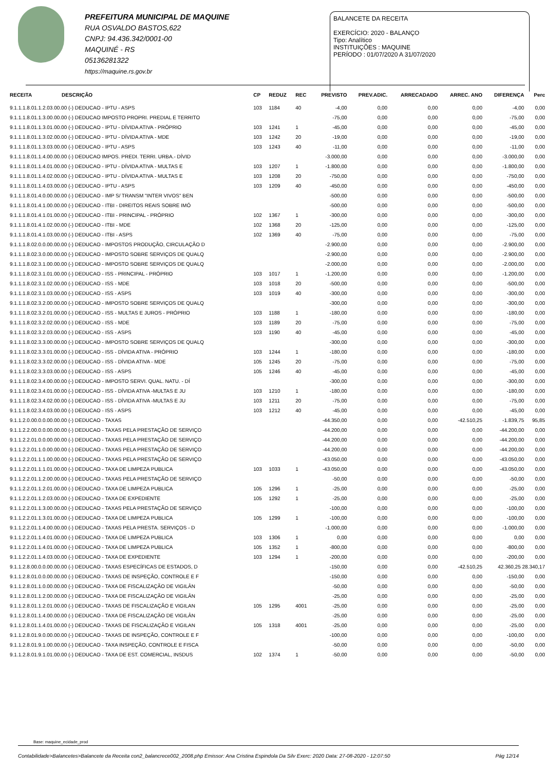PREFEITURA MUNICIPAL DE MAQUINE
RUA OSVALDO BASTOS,622
CNPJ: 94.436.342/0001-00
MAQUINÉ - RS
05136281322
https://maquine.rs.gov.br
BALANCETE DA RECEITA
EXERCÍCIO: 2020 - BALANÇO
Tipo: Analítico
INSTITUIÇÕES : MAQUINE
PERÍODO : 01/07/2020 A 31/07/2020
| RECEITA DESCRIÇÃO | CP | REDUZ | REC | PREVISTO | PREV.ADIC. | ARRECADADO | ARREC. ANO | DIFERENÇA | Perc |
| --- | --- | --- | --- | --- | --- | --- | --- | --- | --- |
| 9.1.1.1.8.01.1.2.03.00.00 (-) DEDUCAO - IPTU - ASPS | 103 | 1184 | 40 | -4,00 | 0,00 | 0,00 | 0,00 | -4,00 | 0,00 |
| 9.1.1.1.8.01.1.3.00.00.00 (-) DEDUCAO IMPOSTO PROPRI. PREDIAL E TERRITO | | | | -75,00 | 0,00 | 0,00 | 0,00 | -75,00 | 0,00 |
| 9.1.1.1.8.01.1.3.01.00.00 (-) DEDUCAO - IPTU - DÍVIDA ATIVA - PRÓPRIO | 103 | 1241 | 1 | -45,00 | 0,00 | 0,00 | 0,00 | -45,00 | 0,00 |
| 9.1.1.1.8.01.1.3.02.00.00 (-) DEDUCAO - IPTU - DÍVIDA ATIVA - MDE | 103 | 1242 | 20 | -19,00 | 0,00 | 0,00 | 0,00 | -19,00 | 0,00 |
| 9.1.1.1.8.01.1.3.03.00.00 (-) DEDUCAO - IPTU - ASPS | 103 | 1243 | 40 | -11,00 | 0,00 | 0,00 | 0,00 | -11,00 | 0,00 |
| 9.1.1.1.8.01.1.4.00.00.00 (-) DEDUCAO IMPOS. PREDI. TERRI. URBA.- DÍVID | | | | -3.000,00 | 0,00 | 0,00 | 0,00 | -3.000,00 | 0,00 |
| 9.1.1.1.8.01.1.4.01.00.00 (-) DEDUCAO - IPTU - DÍVIDA ATIVA - MULTAS E | 103 | 1207 | 1 | -1.800,00 | 0,00 | 0,00 | 0,00 | -1.800,00 | 0,00 |
| 9.1.1.1.8.01.1.4.02.00.00 (-) DEDUCAO - IPTU - DÍVIDA ATIVA - MULTAS E | 103 | 1208 | 20 | -750,00 | 0,00 | 0,00 | 0,00 | -750,00 | 0,00 |
| 9.1.1.1.8.01.1.4.03.00.00 (-) DEDUCAO - IPTU - ASPS | 103 | 1209 | 40 | -450,00 | 0,00 | 0,00 | 0,00 | -450,00 | 0,00 |
| 9.1.1.1.8.01.4.0.00.00.00 (-) DEDUCAO - IMP S/ TRANSM "INTER VIVOS" BEN | | | | -500,00 | 0,00 | 0,00 | 0,00 | -500,00 | 0,00 |
| 9.1.1.1.8.01.4.1.00.00.00 (-) DEDUCAO - ITBI - DIREITOS REAIS SOBRE IMÓ | | | | -500,00 | 0,00 | 0,00 | 0,00 | -500,00 | 0,00 |
| 9.1.1.1.8.01.4.1.01.00.00 (-) DEDUCAO - ITBI - PRINCIPAL - PRÓPRIO | 102 | 1367 | 1 | -300,00 | 0,00 | 0,00 | 0,00 | -300,00 | 0,00 |
| 9.1.1.1.8.01.4.1.02.00.00 (-) DEDUCAO - ITBI - MDE | 102 | 1368 | 20 | -125,00 | 0,00 | 0,00 | 0,00 | -125,00 | 0,00 |
| 9.1.1.1.8.01.4.1.03.00.00 (-) DEDUCAO - ITBI - ASPS | 102 | 1369 | 40 | -75,00 | 0,00 | 0,00 | 0,00 | -75,00 | 0,00 |
| 9.1.1.1.8.02.0.0.00.00.00 (-) DEDUCAO - IMPOSTOS PRODUÇÃO, CIRCULAÇÃO D | | | | -2.900,00 | 0,00 | 0,00 | 0,00 | -2.900,00 | 0,00 |
| 9.1.1.1.8.02.3.0.00.00.00 (-) DEDUCAO - IMPOSTO SOBRE SERVIÇOS DE QUALQ | | | | -2.900,00 | 0,00 | 0,00 | 0,00 | -2.900,00 | 0,00 |
| 9.1.1.1.8.02.3.1.00.00.00 (-) DEDUCAO - IMPOSTO SOBRE SERVIÇOS DE QUALQ | | | | -2.000,00 | 0,00 | 0,00 | 0,00 | -2.000,00 | 0,00 |
| 9.1.1.1.8.02.3.1.01.00.00 (-) DEDUCAO - ISS - PRINCIPAL - PRÓPRIO | 103 | 1017 | 1 | -1.200,00 | 0,00 | 0,00 | 0,00 | -1.200,00 | 0,00 |
| 9.1.1.1.8.02.3.1.02.00.00 (-) DEDUCAO - ISS - MDE | 103 | 1018 | 20 | -500,00 | 0,00 | 0,00 | 0,00 | -500,00 | 0,00 |
| 9.1.1.1.8.02.3.1.03.00.00 (-) DEDUCAO - ISS - ASPS | 103 | 1019 | 40 | -300,00 | 0,00 | 0,00 | 0,00 | -300,00 | 0,00 |
| 9.1.1.1.8.02.3.2.00.00.00 (-) DEDUCAO - IMPOSTO SOBRE SERVIÇOS DE QUALQ | | | | -300,00 | 0,00 | 0,00 | 0,00 | -300,00 | 0,00 |
| 9.1.1.1.8.02.3.2.01.00.00 (-) DEDUCAO - ISS - MULTAS E JUROS - PRÓPRIO | 103 | 1188 | 1 | -180,00 | 0,00 | 0,00 | 0,00 | -180,00 | 0,00 |
| 9.1.1.1.8.02.3.2.02.00.00 (-) DEDUCAO - ISS - MDE | 103 | 1189 | 20 | -75,00 | 0,00 | 0,00 | 0,00 | -75,00 | 0,00 |
| 9.1.1.1.8.02.3.2.03.00.00 (-) DEDUCAO - ISS - ASPS | 103 | 1190 | 40 | -45,00 | 0,00 | 0,00 | 0,00 | -45,00 | 0,00 |
| 9.1.1.1.8.02.3.3.00.00.00 (-) DEDUCAO - IMPOSTO SOBRE SERVIÇOS DE QUALQ | | | | -300,00 | 0,00 | 0,00 | 0,00 | -300,00 | 0,00 |
| 9.1.1.1.8.02.3.3.01.00.00 (-) DEDUCAO - ISS - DÍVIDA ATIVA - PRÓPRIO | 103 | 1244 | 1 | -180,00 | 0,00 | 0,00 | 0,00 | -180,00 | 0,00 |
| 9.1.1.1.8.02.3.3.02.00.00 (-) DEDUCAO - ISS - DÍVIDA ATIVA - MDE | 105 | 1245 | 20 | -75,00 | 0,00 | 0,00 | 0,00 | -75,00 | 0,00 |
| 9.1.1.1.8.02.3.3.03.00.00 (-) DEDUCAO - ISS - ASPS | 105 | 1246 | 40 | -45,00 | 0,00 | 0,00 | 0,00 | -45,00 | 0,00 |
| 9.1.1.1.8.02.3.4.00.00.00 (-) DEDUCAO - IMPOSTO SERVI. QUAL. NATU. - DÍ | | | | -300,00 | 0,00 | 0,00 | 0,00 | -300,00 | 0,00 |
| 9.1.1.1.8.02.3.4.01.00.00 (-) DEDUCAO - ISS - DÍVIDA ATIVA -MULTAS E JU | 103 | 1210 | 1 | -180,00 | 0,00 | 0,00 | 0,00 | -180,00 | 0,00 |
| 9.1.1.1.8.02.3.4.02.00.00 (-) DEDUCAO - ISS - DÍVIDA ATIVA -MULTAS E JU | 103 | 1211 | 20 | -75,00 | 0,00 | 0,00 | 0,00 | -75,00 | 0,00 |
| 9.1.1.1.8.02.3.4.03.00.00 (-) DEDUCAO - ISS - ASPS | 103 | 1212 | 40 | -45,00 | 0,00 | 0,00 | 0,00 | -45,00 | 0,00 |
| 9.1.1.2.0.00.0.0.00.00.00 (-) DEDUCAO - TAXAS | | | | -44.350,00 | 0,00 | 0,00 | -42.510,25 | -1.839,75 | 95,85 |
| 9.1.1.2.2.00.0.0.00.00.00 (-) DEDUCAO - TAXAS PELA PRESTAÇÃO DE SERVIÇO | | | | -44.200,00 | 0,00 | 0,00 | 0,00 | -44.200,00 | 0,00 |
| 9.1.1.2.2.01.0.0.00.00.00 (-) DEDUCAO - TAXAS PELA PRESTAÇÃO DE SERVIÇO | | | | -44.200,00 | 0,00 | 0,00 | 0,00 | -44.200,00 | 0,00 |
| 9.1.1.2.2.01.1.0.00.00.00 (-) DEDUCAO - TAXAS PELA PRESTAÇÃO DE SERVIÇO | | | | -44.200,00 | 0,00 | 0,00 | 0,00 | -44.200,00 | 0,00 |
| 9.1.1.2.2.01.1.1.00.00.00 (-) DEDUCAO - TAXAS PELA PRESTAÇÃO DE SERVIÇO | | | | -43.050,00 | 0,00 | 0,00 | 0,00 | -43.050,00 | 0,00 |
| 9.1.1.2.2.01.1.1.01.00.00 (-) DEDUCAO - TAXA DE LIMPEZA PUBLICA | 103 | 1033 | 1 | -43.050,00 | 0,00 | 0,00 | 0,00 | -43.050,00 | 0,00 |
| 9.1.1.2.2.01.1.2.00.00.00 (-) DEDUCAO - TAXAS PELA PRESTAÇÃO DE SERVIÇO | | | | -50,00 | 0,00 | 0,00 | 0,00 | -50,00 | 0,00 |
| 9.1.1.2.2.01.1.2.01.00.00 (-) DEDUCAO - TAXA DE LIMPEZA PUBLICA | 105 | 1296 | 1 | -25,00 | 0,00 | 0,00 | 0,00 | -25,00 | 0,00 |
| 9.1.1.2.2.01.1.2.03.00.00 (-) DEDUCAO - TAXA DE EXPEDIENTE | 105 | 1292 | 1 | -25,00 | 0,00 | 0,00 | 0,00 | -25,00 | 0,00 |
| 9.1.1.2.2.01.1.3.00.00.00 (-) DEDUCAO - TAXAS PELA PRESTAÇÃO DE SERVIÇO | | | | -100,00 | 0,00 | 0,00 | 0,00 | -100,00 | 0,00 |
| 9.1.1.2.2.01.1.3.01.00.00 (-) DEDUCAO - TAXA DE LIMPEZA PUBLICA | 105 | 1299 | 1 | -100,00 | 0,00 | 0,00 | 0,00 | -100,00 | 0,00 |
| 9.1.1.2.2.01.1.4.00.00.00 (-) DEDUCAO - TAXAS PELA PRESTA. SERVIÇOS - D | | | | -1.000,00 | 0,00 | 0,00 | 0,00 | -1.000,00 | 0,00 |
| 9.1.1.2.2.01.1.4.01.00.00 (-) DEDUCAO - TAXA DE LIMPEZA PUBLICA | 103 | 1306 | 1 | 0,00 | 0,00 | 0,00 | 0,00 | 0,00 | 0,00 |
| 9.1.1.2.2.01.1.4.01.00.00 (-) DEDUCAO - TAXA DE LIMPEZA PUBLICA | 105 | 1352 | 1 | -800,00 | 0,00 | 0,00 | 0,00 | -800,00 | 0,00 |
| 9.1.1.2.2.01.1.4.03.00.00 (-) DEDUCAO - TAXA DE EXPEDIENTE | 103 | 1294 | 1 | -200,00 | 0,00 | 0,00 | 0,00 | -200,00 | 0,00 |
| 9.1.1.2.8.00.0.0.00.00.00 (-) DEDUCAO - TAXAS ESPECÍFICAS DE ESTADOS, D | | | | -150,00 | 0,00 | 0,00 | -42.510,25 | 42.360,25 28.340,17 | |
| 9.1.1.2.8.01.0.0.00.00.00 (-) DEDUCAO - TAXAS DE INSPEÇÃO, CONTROLE E F | | | | -150,00 | 0,00 | 0,00 | 0,00 | -150,00 | 0,00 |
| 9.1.1.2.8.01.1.0.00.00.00 (-) DEDUCAO - TAXA DE FISCALIZAÇÃO DE VIGILÂN | | | | -50,00 | 0,00 | 0,00 | 0,00 | -50,00 | 0,00 |
| 9.1.1.2.8.01.1.2.00.00.00 (-) DEDUCAO - TAXA DE FISCALIZAÇÃO DE VIGILÂN | | | | -25,00 | 0,00 | 0,00 | 0,00 | -25,00 | 0,00 |
| 9.1.1.2.8.01.1.2.01.00.00 (-) DEDUCAO - TAXAS DE FISCALIZAÇÃO E VIGILAN | 105 | 1295 | 4001 | -25,00 | 0,00 | 0,00 | 0,00 | -25,00 | 0,00 |
| 9.1.1.2.8.01.1.4.00.00.00 (-) DEDUCAO - TAXA DE FISCALIZAÇÃO DE VIGILÂN | | | | -25,00 | 0,00 | 0,00 | 0,00 | -25,00 | 0,00 |
| 9.1.1.2.8.01.1.4.01.00.00 (-) DEDUCAO - TAXAS DE FISCALIZAÇÃO E VIGILAN | 105 | 1318 | 4001 | -25,00 | 0,00 | 0,00 | 0,00 | -25,00 | 0,00 |
| 9.1.1.2.8.01.9.0.00.00.00 (-) DEDUCAO - TAXAS DE INSPEÇÃO, CONTROLE E F | | | | -100,00 | 0,00 | 0,00 | 0,00 | -100,00 | 0,00 |
| 9.1.1.2.8.01.9.1.00.00.00 (-) DEDUCAO - TAXA INSPEÇÃO, CONTROLE E FISCA | | | | -50,00 | 0,00 | 0,00 | 0,00 | -50,00 | 0,00 |
| 9.1.1.2.8.01.9.1.01.00.00 (-) DEDUCAO - TAXA DE EST. COMERCIAL, INSDUS | 102 | 1374 | 1 | -50,00 | 0,00 | 0,00 | 0,00 | -50,00 | 0,00 |
Base: maquine_ecidade_prod
Contabilidade>Balancetes>Balancete da Receita con2_balancrece002_2008.php Emissor: Ana Cristina Espindola Da Silv Exerc: 2020 Data: 27-08-2020 - 12:07:50 Pág 12/14